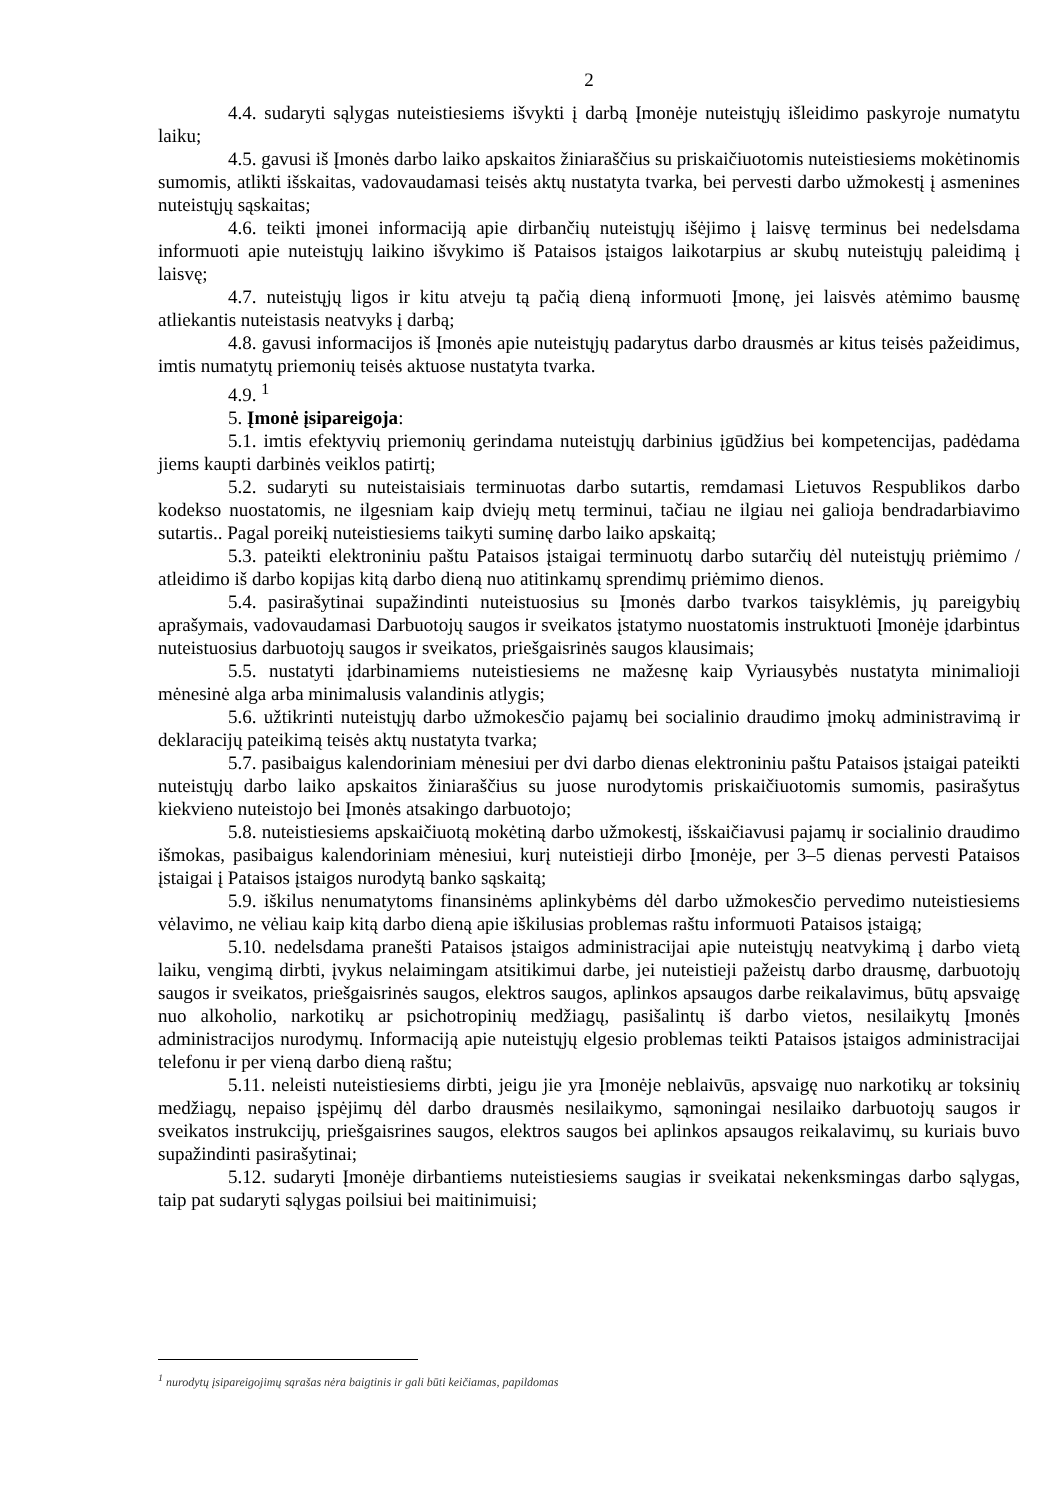2
4.4. sudaryti sąlygas nuteistiesiems išvykti į darbą Įmonėje nuteistųjų išleidimo paskyroje numatytu laiku;
4.5. gavusi iš Įmonės darbo laiko apskaitos žiniaraščius su priskaičiuotomis nuteistiesiems mokėtinomis sumomis, atlikti išskaitas, vadovaudamasi teisės aktų nustatyta tvarka, bei pervesti darbo užmokestį į asmenines nuteistųjų sąskaitas;
4.6. teikti įmonei informaciją apie dirbančių nuteistųjų išėjimo į laisvę terminus bei nedelsdama informuoti apie nuteistųjų laikino išvykimo iš Pataisos įstaigos laikotarpius ar skubų nuteistųjų paleidimą į laisvę;
4.7. nuteistųjų ligos ir kitu atveju tą pačią dieną informuoti Įmonę, jei laisvės atėmimo bausmę atliekantis nuteistasis neatvyks į darbą;
4.8. gavusi informacijos iš Įmonės apie nuteistųjų padarytus darbo drausmės ar kitus teisės pažeidimus, imtis numatytų priemonių teisės aktuose nustatyta tvarka.
4.9. <sup>1</sup>
5. Įmonė įsipareigoja:
5.1. imtis efektyvių priemonių gerindama nuteistųjų darbinius įgūdžius bei kompetencijas, padėdama jiems kaupti darbinės veiklos patirtį;
5.2. sudaryti su nuteistaisiais terminuotas darbo sutartis, remdamasi Lietuvos Respublikos darbo kodekso nuostatomis, ne ilgesniam kaip dviejų metų terminui, tačiau ne ilgiau nei galioja bendradarbiavimo sutartis.. Pagal poreikį nuteistiesiems taikyti suminę darbo laiko apskaitą;
5.3. pateikti elektroniniu paštu Pataisos įstaigai terminuotų darbo sutarčių dėl nuteistųjų priėmimo / atleidimo iš darbo kopijas kitą darbo dieną nuo atitinkamų sprendimų priėmimo dienos.
5.4. pasirašytinai supažindinti nuteistuosius su Įmonės darbo tvarkos taisyklėmis, jų pareigybių aprašymais, vadovaudamasi Darbuotojų saugos ir sveikatos įstatymo nuostatomis instruktuoti Įmonėje įdarbintus nuteistuosius darbuotojų saugos ir sveikatos, priešgaisrinės saugos klausimais;
5.5. nustatyti įdarbinamiems nuteistiesiems ne mažesnę kaip Vyriausybės nustatyta minimalioji mėnesinė alga arba minimalusis valandinis atlygis;
5.6. užtikrinti nuteistųjų darbo užmokesčio pajamų bei socialinio draudimo įmokų administravimą ir deklaracijų pateikimą teisės aktų nustatyta tvarka;
5.7. pasibaigus kalendoriniam mėnesiui per dvi darbo dienas elektroniniu paštu Pataisos įstaigai pateikti nuteistųjų darbo laiko apskaitos žiniaraščius su juose nurodytomis priskaičiuotomis sumomis, pasirašytus kiekvieno nuteistojo bei Įmonės atsakingo darbuotojo;
5.8. nuteistiesiems apskaičiuotą mokėtiną darbo užmokestį, išskaičiavusi pajamų ir socialinio draudimo išmokas, pasibaigus kalendoriniam mėnesiui, kurį nuteistieji dirbo Įmonėje, per 3–5 dienas pervesti Pataisos įstaigai į Pataisos įstaigos nurodytą banko sąskaitą;
5.9. iškilus nenumatytoms finansinėms aplinkybėms dėl darbo užmokesčio pervedimo nuteistiesiems vėlavimo, ne vėliau kaip kitą darbo dieną apie iškilusias problemas raštu informuoti Pataisos įstaigą;
5.10. nedelsdama pranešti Pataisos įstaigos administracijai apie nuteistųjų neatvykimą į darbo vietą laiku, vengimą dirbti, įvykus nelaimingam atsitikimui darbe, jei nuteistieji pažeistų darbo drausmę, darbuotojų saugos ir sveikatos, priešgaisrinės saugos, elektros saugos, aplinkos apsaugos darbe reikalavimus, būtų apsvaigę nuo alkoholio, narkotikų ar psichotropinių medžiagų, pasišalintų iš darbo vietos, nesilaikytų Įmonės administracijos nurodymų. Informaciją apie nuteistųjų elgesio problemas teikti Pataisos įstaigos administracijai telefonu ir per vieną darbo dieną raštu;
5.11. neleisti nuteistiesiems dirbti, jeigu jie yra Įmonėje neblaivūs, apsvaigę nuo narkotikų ar toksinių medžiagų, nepaiso įspėjimų dėl darbo drausmės nesilaikymo, sąmoningai nesilaiko darbuotojų saugos ir sveikatos instrukcijų, priešgaisrines saugos, elektros saugos bei aplinkos apsaugos reikalavimų, su kuriais buvo supažindinti pasirašytinai;
5.12. sudaryti Įmonėje dirbantiems nuteistiesiems saugias ir sveikatai nekenksmingas darbo sąlygas, taip pat sudaryti sąlygas poilsiui bei maitinimuisi;
<sup>1</sup> nurodytų įsipareigojimų sąrašas nėra baigtinis ir gali būti keičiamas, papildomas